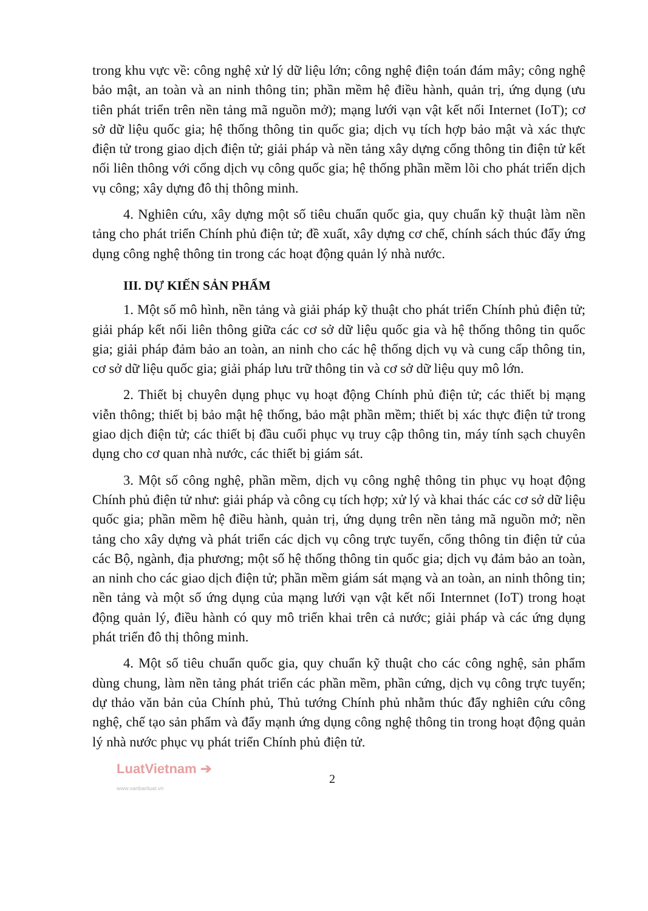trong khu vực về: công nghệ xử lý dữ liệu lớn; công nghệ điện toán đám mây; công nghệ bảo mật, an toàn và an ninh thông tin; phần mềm hệ điều hành, quản trị, ứng dụng (ưu tiên phát triển trên nền tảng mã nguồn mở); mạng lưới vạn vật kết nối Internet (IoT); cơ sở dữ liệu quốc gia; hệ thống thông tin quốc gia; dịch vụ tích hợp bảo mật và xác thực điện tử trong giao dịch điện tử; giải pháp và nền tảng xây dựng cổng thông tin điện tử kết nối liên thông với cổng dịch vụ công quốc gia; hệ thống phần mềm lõi cho phát triển dịch vụ công; xây dựng đô thị thông minh.
4. Nghiên cứu, xây dựng một số tiêu chuẩn quốc gia, quy chuẩn kỹ thuật làm nền tảng cho phát triển Chính phủ điện tử; đề xuất, xây dựng cơ chế, chính sách thúc đẩy ứng dụng công nghệ thông tin trong các hoạt động quản lý nhà nước.
III. DỰ KIẾN SẢN PHẨM
1. Một số mô hình, nền tảng và giải pháp kỹ thuật cho phát triển Chính phủ điện tử; giải pháp kết nối liên thông giữa các cơ sở dữ liệu quốc gia và hệ thống thông tin quốc gia; giải pháp đảm bảo an toàn, an ninh cho các hệ thống dịch vụ và cung cấp thông tin, cơ sở dữ liệu quốc gia; giải pháp lưu trữ thông tin và cơ sở dữ liệu quy mô lớn.
2. Thiết bị chuyên dụng phục vụ hoạt động Chính phủ điện tử; các thiết bị mạng viễn thông; thiết bị bảo mật hệ thống, bảo mật phần mềm; thiết bị xác thực điện tử trong giao dịch điện tử; các thiết bị đầu cuối phục vụ truy cập thông tin, máy tính sạch chuyên dụng cho cơ quan nhà nước, các thiết bị giám sát.
3. Một số công nghệ, phần mềm, dịch vụ công nghệ thông tin phục vụ hoạt động Chính phủ điện tử như: giải pháp và công cụ tích hợp; xử lý và khai thác các cơ sở dữ liệu quốc gia; phần mềm hệ điều hành, quản trị, ứng dụng trên nền tảng mã nguồn mở; nền tảng cho xây dựng và phát triển các dịch vụ công trực tuyến, cổng thông tin điện tử của các Bộ, ngành, địa phương; một số hệ thống thông tin quốc gia; dịch vụ đảm bảo an toàn, an ninh cho các giao dịch điện tử; phần mềm giám sát mạng và an toàn, an ninh thông tin; nền tảng và một số ứng dụng của mạng lưới vạn vật kết nối Internnet (IoT) trong hoạt động quản lý, điều hành có quy mô triển khai trên cả nước; giải pháp và các ứng dụng phát triển đô thị thông minh.
4. Một số tiêu chuẩn quốc gia, quy chuẩn kỹ thuật cho các công nghệ, sản phẩm dùng chung, làm nền tảng phát triển các phần mềm, phần cứng, dịch vụ công trực tuyến; dự thảo văn bản của Chính phủ, Thủ tướng Chính phủ nhằm thúc đẩy nghiên cứu công nghệ, chế tạo sản phẩm và đẩy mạnh ứng dụng công nghệ thông tin trong hoạt động quản lý nhà nước phục vụ phát triển Chính phủ điện tử.
LuatVietnam ➔
www.vanbanluat.vn
2